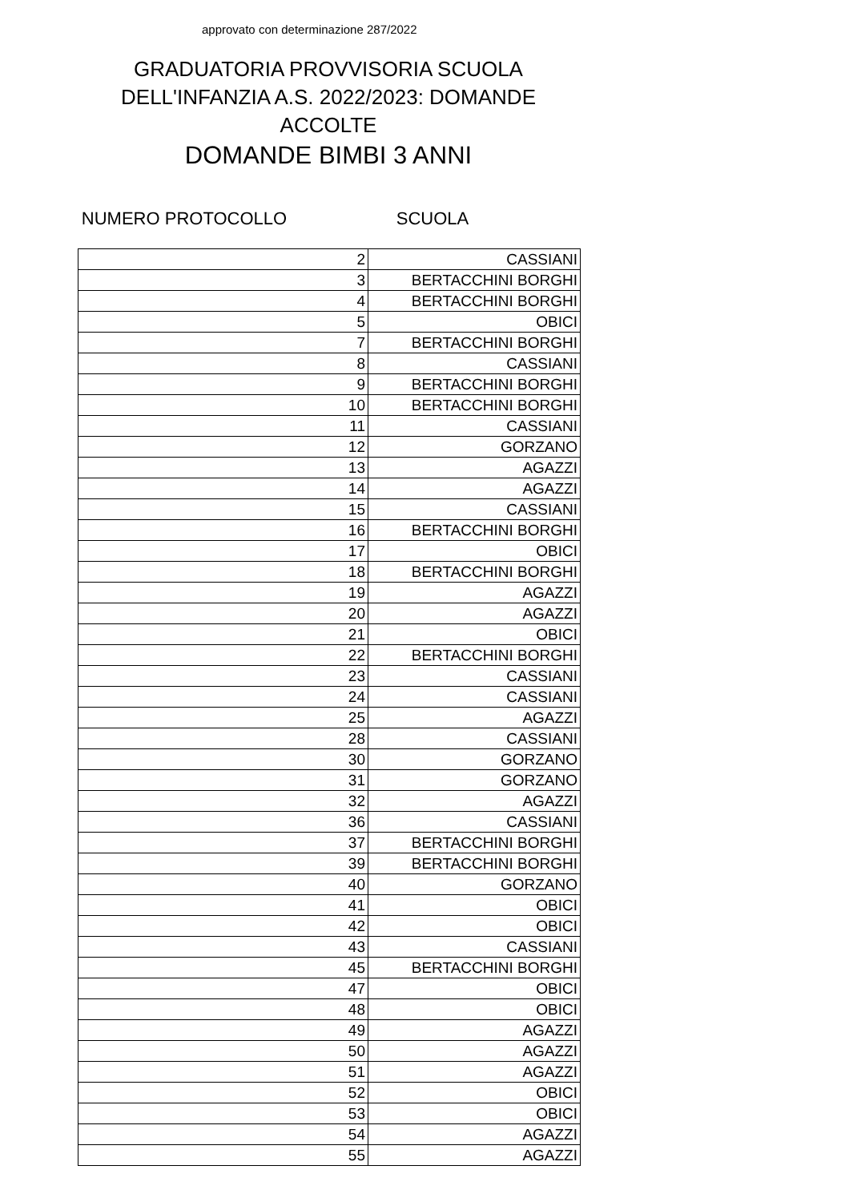approvato con determinazione 287/2022
GRADUATORIA PROVVISORIA SCUOLA DELL'INFANZIA A.S. 2022/2023: DOMANDE ACCOLTE
DOMANDE BIMBI 3 ANNI
NUMERO PROTOCOLLO SCUOLA
| 2 | CASSIANI |
| 3 | BERTACCHINI BORGHI |
| 4 | BERTACCHINI BORGHI |
| 5 | OBICI |
| 7 | BERTACCHINI BORGHI |
| 8 | CASSIANI |
| 9 | BERTACCHINI BORGHI |
| 10 | BERTACCHINI BORGHI |
| 11 | CASSIANI |
| 12 | GORZANO |
| 13 | AGAZZI |
| 14 | AGAZZI |
| 15 | CASSIANI |
| 16 | BERTACCHINI BORGHI |
| 17 | OBICI |
| 18 | BERTACCHINI BORGHI |
| 19 | AGAZZI |
| 20 | AGAZZI |
| 21 | OBICI |
| 22 | BERTACCHINI BORGHI |
| 23 | CASSIANI |
| 24 | CASSIANI |
| 25 | AGAZZI |
| 28 | CASSIANI |
| 30 | GORZANO |
| 31 | GORZANO |
| 32 | AGAZZI |
| 36 | CASSIANI |
| 37 | BERTACCHINI BORGHI |
| 39 | BERTACCHINI BORGHI |
| 40 | GORZANO |
| 41 | OBICI |
| 42 | OBICI |
| 43 | CASSIANI |
| 45 | BERTACCHINI BORGHI |
| 47 | OBICI |
| 48 | OBICI |
| 49 | AGAZZI |
| 50 | AGAZZI |
| 51 | AGAZZI |
| 52 | OBICI |
| 53 | OBICI |
| 54 | AGAZZI |
| 55 | AGAZZI |